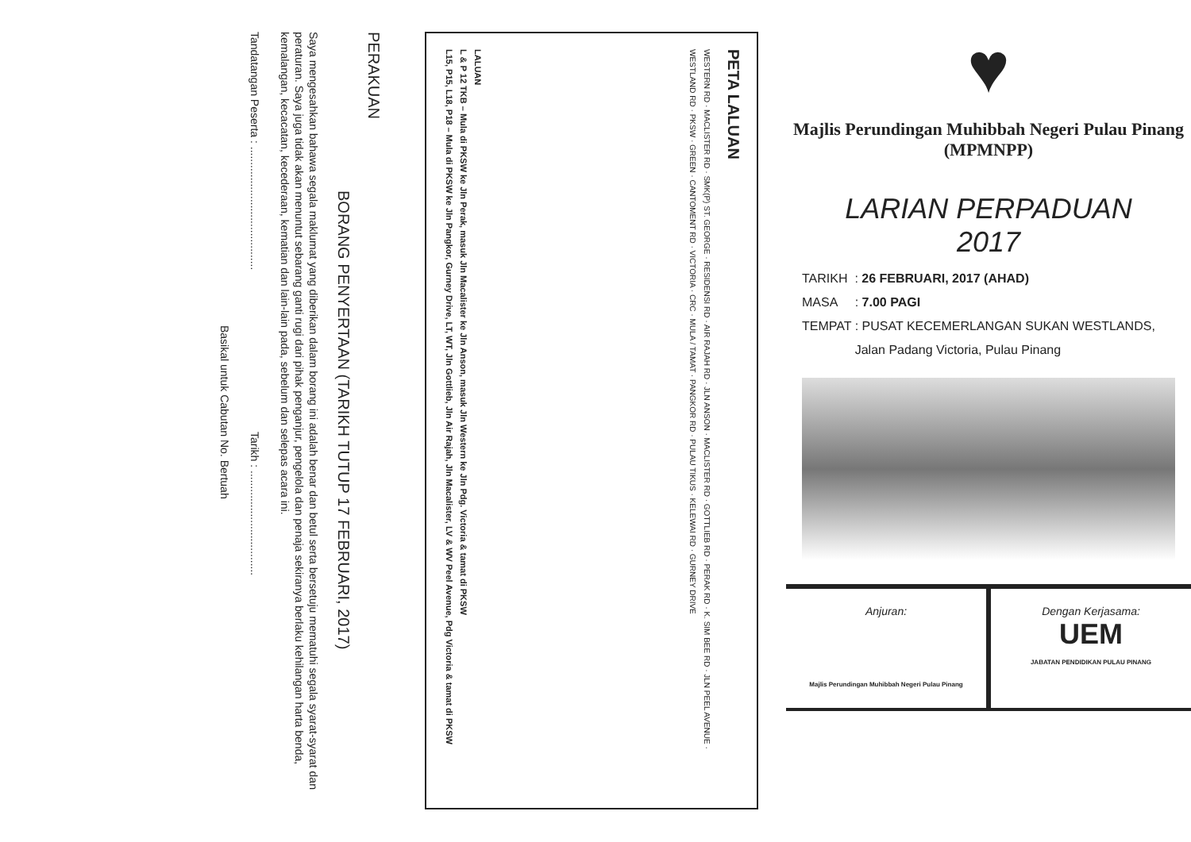PERAKUAN
BORANG PENYERTAAN (TARIKH TUTUP 17 FEBRUARI, 2017)
Saya mengesahkan bahawa segala maklumat yang diberikan dalam borang ini adalah benar dan betul serta bersetuju mematuhi segala syarat-syarat dan peraturan. Saya juga tidak akan menuntut sebarang ganti rugi dari pihak penganjur, pengelola dan penaja sekiranya berlaku kehilangan harta benda, kemalangan, kecacatan, kecederaan, kematian dan lain-lain pada, sebelum dan selepas acara ini.
Tandatangan Peserta : ........................................ Tarikh : ..................................
Basikal untuk Cabutan No. Bertuah
PETA LALUAN
WESTERN RD · MACLISTER RD · SMK(P) ST. GEORGE · RESIDENSI RD · AIR RAJAH RD · JLN ANSON · MACLISTER RD · GOTTLIEB RD · PERAK RD · K. SIM BEE RD · JLN PEEL AVENUE · WESTLAND RD · PKSW · GREEN · CANTOMENT RD · VICTORIA · CRC · MULA / TAMAT · PANGKOR RD · PULAU TIKUS · KELEWAI RD · GURNEY DRIVE
LALUAN
L & P 12 TKB – Mula di PKSW ke Jln Perak, masuk Jln Macalister ke Jln Anson, masuk Jln Western ke Jln Pdg. Victoria & tamat di PKSW
L15, P15, L18, P18 – Mula di PKSW ke Jln Pangkor, Gurney Drive, LT, WT, Jln Gottlieb, Jln Air Rajah, Jln Macalister, LV & WV Peel Avenue, Pdg Victoria & tamat di PKSW
♥
Majlis Perundingan Muhibbah Negeri Pulau Pinang
(MPMNPP)
LARIAN PERPADUAN
2017
TARIKH : 26 FEBRUARI, 2017 (AHAD)
MASA : 7.00 PAGI
TEMPAT : PUSAT KECEMERLANGAN SUKAN WESTLANDS,
Jalan Padang Victoria, Pulau Pinang
Anjuran:
Majlis Perundingan Muhibbah Negeri Pulau Pinang
Dengan Kerjasama:
UEM
JABATAN PENDIDIKAN PULAU PINANG